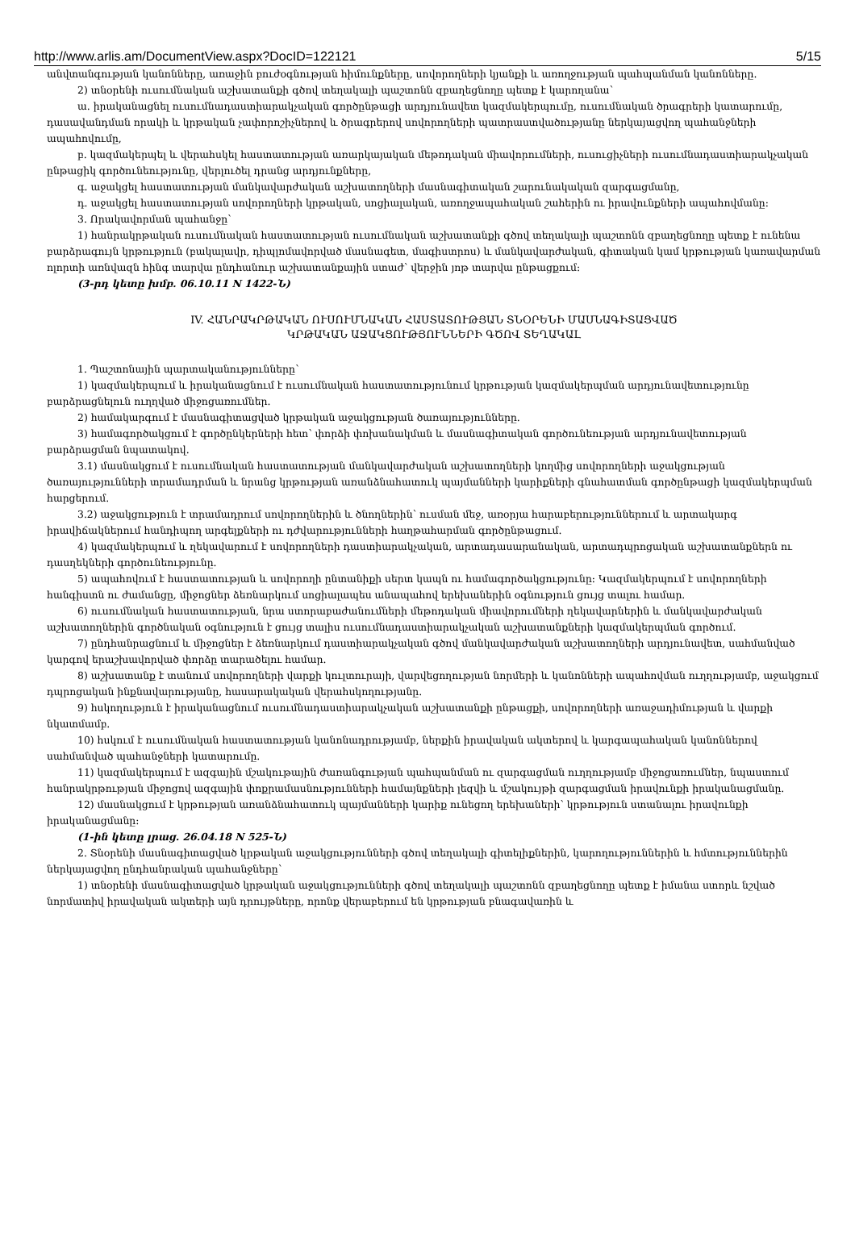http://www.arlis.am/DocumentView.aspx?DocID=122121 5/15
անվտանգության կանոնները, առաջին բուժօգնության հիմունքները, սովորողների կյանքի և առողջության պահպանման կանոնները.
2) տնօրենի ուսումնական աշխատանքի գծով տեղակալի պաշտոնն զբաղեցնողը պետք է կարողանա՝
ա. իրականացնել ուսումնադաստիարակչական գործընթացի արդյունավետ կազմակերպումը, ուսումնական ծրագրերի կատարումը, դասավանդման որակի և կրթական չափորոշիչներով և ծրագրերով սովորողների պատրաստվածությանը ներկայացվող պահանջների ապահովումը,
բ. կազմակերպել և վերահսկել հաստատության առարկայական մեթոդական միավորումների, ուսուցիչների ուսումնադաստիարակչական ընթացիկ գործունեությունը, վերլուծել դրանց արդյունքները,
գ. աջակցել հաստատության մանկավարժական աշխատողների մասնագիտական շարունակական զարգացմանը,
դ. աջակցել հաստատության սովորողների կրթական, սոցիալական, առողջապահական շահերին ու իրավունքների ապահովմանը:
3. Որակավորման պահանջը՝
1) հանրակրթական ուսումնական հաստատության ուսումնական աշխատանքի գծով տեղակալի պաշտոնն զբաղեցնողը պետք է ունենա բարձրագույն կրթություն (բակալավր, դիպլոմավորված մասնագետ, մագիստրոս) և մանկավարժական, գիտական կամ կրթության կառավարման ոլորտի առնվազն հինգ տարվա ընդհանուր աշխատանքային ստաժ՝ վերջին յոթ տարվա ընթացքում:
(3-րդ կետը խմբ. 06.10.11 N 1422-Ն)
IV. ՀԱՆՐԱԿՐԹԱԿԱՆ ՈՒՍՈՒՄՆԱԿԱՆ ՀԱՍՏԱՏՈՒԹՅԱՆ ՏՆՕՐԵՆԻ ՄԱՍՆԱԳԻՏԱՑՎԱԾ
ԿՐԹԱԿԱՆ ԱՋԱԿՑՈՒԹՅՈՒՆՆԵՐԻ ԳԾՈՎ ՏԵՂԱԿԱԼ
1. Պաշտոնային պարտականությունները՝
1) կազմակերպում և իրականացնում է ուսումնական հաստատությունում կրթության կազմակերպման արդյունավետությունը բարձրացնելուն ուղղված միջոցառումներ.
2) համակարգում է մասնագիտացված կրթական աջակցության ծառայությունները.
3) համագործակցում է գործընկերների հետ՝ փորձի փոխանակման և մասնագիտական գործունեության արդյունավետության բարձրացման նպատակով.
3.1) մասնակցում է ուսումնական հաստատության մանկավարժական աշխատողների կողմից սովորողների աջակցության ծառայությունների տրամադրման և նրանց կրթության առանձնահատուկ պայմանների կարիքների գնահատման գործընթացի կազմակերպման հարցերում.
3.2) աջակցություն է տրամադրում սովորողներին և ծնողներին՝ ուսման մեջ, առօրյա հարաբերություններում և արտակարգ իրավիճակներում հանդիպող արգելքների ու դժվարությունների հաղթահարման գործընթացում.
4) կազմակերպում և ղեկավարում է սովորողների դաստիարակչական, արտադասարանական, արտադպրոցական աշխատանքներն ու դասղեկների գործունեությունը.
5) ապահովում է հաստատության և սովորողի ընտանիքի սերտ կապն ու համագործակցությունը: Կազմակերպում է սովորողների հանգիստն ու ժամանցը, միջոցներ ձեռնարկում սոցիալապես անապահով երեխաներին օգնություն ցույց տալու համար.
6) ուսումնական հաստատության, նրա ստորաբաժանումների մեթոդական միավորումների ղեկավարներին և մանկավարժական աշխատողներին գործնական օգնություն է ցույց տալիս ուսումնադաստիարակչական աշխատանքների կազմակերպման գործում.
7) ընդհանրացնում և միջոցներ է ձեռնարկում դաստիարակչական գծով մանկավարժական աշխատողների արդյունավետ, սահմանված կարգով երաշխավորված փորձը տարածելու համար.
8) աշխատանք է տանում սովորողների վարքի կուլտուրայի, վարվեցողության նորմերի և կանոնների ապահովման ուղղությամբ, աջակցում դպրոցական ինքնավարությանը, հասարակական վերահսկողությանը.
9) հսկողություն է իրականացնում ուսումնադաստիարակչական աշխատանքի ընթացքի, սովորողների առաջադիմության և վարքի նկատմամբ.
10) հսկում է ուսումնական հաստատության կանոնադրությամբ, ներքին իրավական ակտերով և կարգապահական կանոններով սահմանված պահանջների կատարումը.
11) կազմակերպում է ազգային մշակութային ժառանգության պահպանման ու զարգացման ուղղությամբ միջոցառումներ, նպաստում հանրակրթության միջոցով ազգային փոքրամասնությունների համայնքների լեզվի և մշակույթի զարգացման իրավունքի իրականացմանը.
12) մասնակցում է կրթության առանձնահատուկ պայմանների կարիք ունեցող երեխաների՝ կրթություն ստանալու իրավունքի իրականացմանը:
(1-ին կետը լրաց. 26.04.18 N 525-Ն)
2. Տնօրենի մասնագիտացված կրթական աջակցությունների գծով տեղակալի գիտելիքներին, կարողություններին և հմտություններին ներկայացվող ընդհանրական պահանջները՝
1) տնօրենի մասնագիտացված կրթական աջակցությունների գծով տեղակալի պաշտոնն զբաղեցնողը պետք է իմանա ստորև նշված նորմատիվ իրավական ակտերի այն դրույթները, որոնք վերաբերում են կրթության բնագավառին և